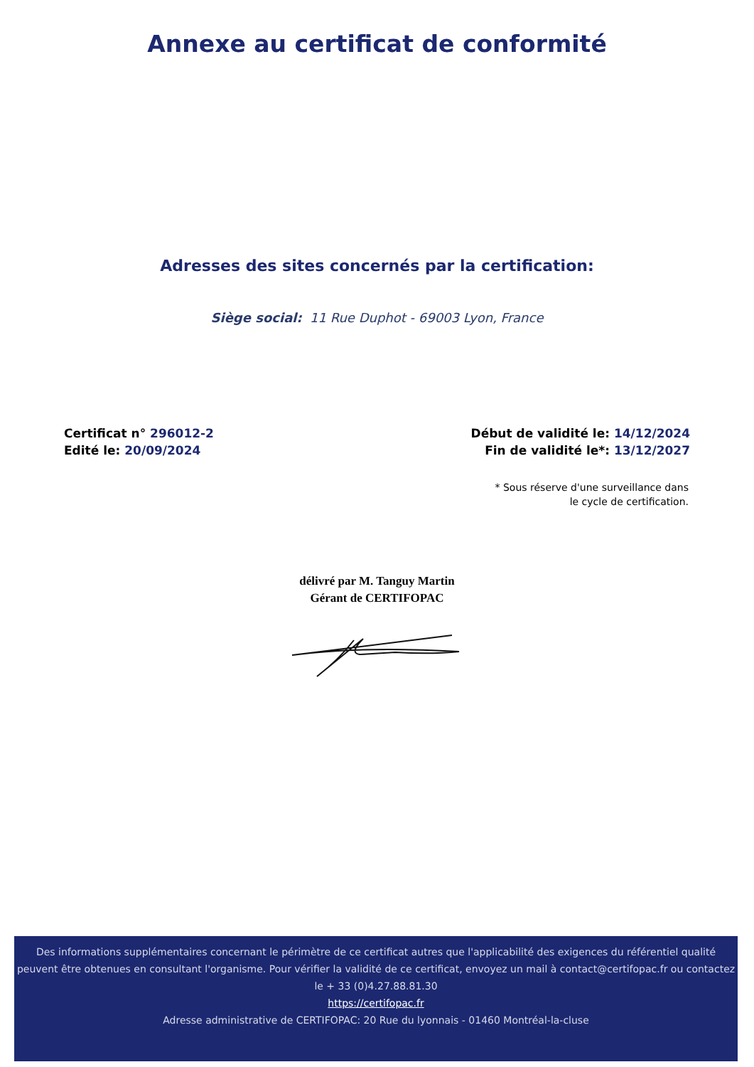Annexe au certificat de conformité
Adresses des sites concernés par la certification:
Siège social: 11 Rue Duphot - 69003 Lyon, France
Certificat n° 296012-2
Edité le: 20/09/2024
Début de validité le: 14/12/2024
Fin de validité le*: 13/12/2027
* Sous réserve d'une surveillance dans
le cycle de certification.
délivré par M. Tanguy Martin
Gérant de CERTIFOPAC
Des informations supplémentaires concernant le périmètre de ce certificat autres que l'applicabilité des exigences du référentiel qualité peuvent être obtenues en consultant l'organisme. Pour vérifier la validité de ce certificat, envoyez un mail à contact@certifopac.fr ou contactez le + 33 (0)4.27.88.81.30
https://certifopac.fr
Adresse administrative de CERTIFOPAC: 20 Rue du lyonnais - 01460 Montréal-la-cluse